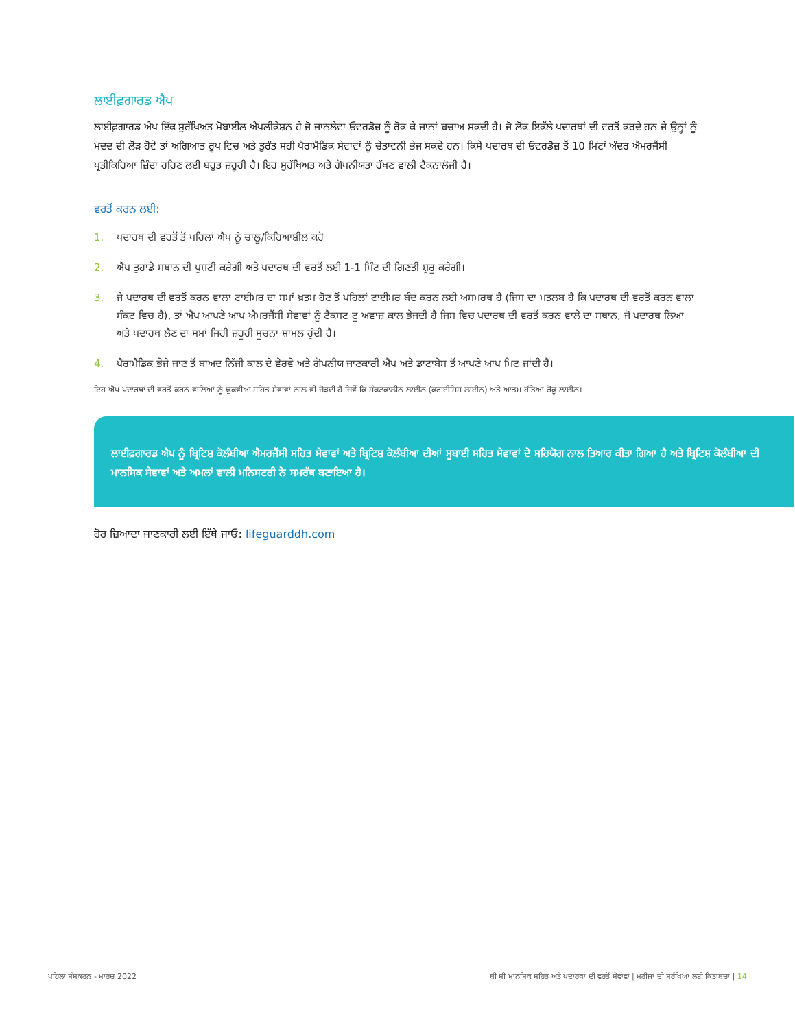ਲਾਈਫ਼ਗਾਰਡ ਐਪ
ਲਾਈਫ਼ਗਾਰਡ ਐਪ ਇੱਕ ਸੁਰੱਖਿਅਤ ਮੋਬਾਈਲ ਐਪਲੀਕੇਸ਼ਨ ਹੈ ਜੋ ਜਾਨਲੇਵਾ ਓਵਰਡੋਜ਼ ਨੂੰ ਰੋਕ ਕੇ ਜਾਨਾਂ ਬਚਾਅ ਸਕਦੀ ਹੈ। ਜੋ ਲੋਕ ਇਕੱਲੇ ਪਦਾਰਥਾਂ ਦੀ ਵਰਤੋਂ ਕਰਦੇ ਹਨ ਜੇ ਉਨ੍ਹਾਂ ਨੂੰ ਮਦਦ ਦੀ ਲੋੜ ਹੋਵੇ ਤਾਂ ਅਗਿਆਤ ਰੂਪ ਵਿਚ ਅਤੇ ਤੁਰੰਤ ਸਹੀ ਪੈਰਾਮੈਡਿਕ ਸੇਵਾਵਾਂ ਨੂੰ ਚੇਤਾਵਨੀ ਭੇਜ ਸਕਦੇ ਹਨ। ਕਿਸੇ ਪਦਾਰਥ ਦੀ ਓਵਰਡੋਜ਼ ਤੋਂ 10 ਮਿੰਟਾਂ ਅੰਦਰ ਐਮਰਜੈਂਸੀ ਪ੍ਰਤੀਕਿਰਿਆ ਜ਼ਿੰਦਾ ਰਹਿਣ ਲਈ ਬਹੁਤ ਜ਼ਰੂਰੀ ਹੈ। ਇਹ ਸੁਰੱਖਿਅਤ ਅਤੇ ਗੋਪਨੀਯਤਾ ਰੱਖਣ ਵਾਲੀ ਟੈਕਨਾਲੋਜੀ ਹੈ।
ਵਰਤੋਂ ਕਰਨ ਲਈ:
1. ਪਦਾਰਥ ਦੀ ਵਰਤੋਂ ਤੋਂ ਪਹਿਲਾਂ ਐਪ ਨੂੰ ਚਾਲੂ/ਕਿਰਿਆਸ਼ੀਲ ਕਰੋ
2. ਐਪ ਤੁਹਾਡੇ ਸਥਾਨ ਦੀ ਪੁਸ਼ਟੀ ਕਰੇਗੀ ਅਤੇ ਪਦਾਰਥ ਦੀ ਵਰਤੋਂ ਲਈ 1-1 ਮਿੰਟ ਦੀ ਗਿਣਤੀ ਸ਼ੁਰੂ ਕਰੇਗੀ।
3. ਜੇ ਪਦਾਰਥ ਦੀ ਵਰਤੋਂ ਕਰਨ ਵਾਲਾ ਟਾਈਮਰ ਦਾ ਸਮਾਂ ਖ਼ਤਮ ਹੋਣ ਤੋਂ ਪਹਿਲਾਂ ਟਾਈਮਰ ਬੰਦ ਕਰਨ ਲਈ ਅਸਮਰਥ ਹੈ (ਜਿਸ ਦਾ ਮਤਲਬ ਹੈ ਕਿ ਪਦਾਰਥ ਦੀ ਵਰਤੋਂ ਕਰਨ ਵਾਲਾ ਸੰਕਟ ਵਿਚ ਹੈ), ਤਾਂ ਐਪ ਆਪਣੇ ਆਪ ਐਮਰਜੈਂਸੀ ਸੇਵਾਵਾਂ ਨੂੰ ਟੈਕਸਟ ਟੂ ਅਵਾਜ਼ ਕਾਲ ਭੇਜਦੀ ਹੈ ਜਿਸ ਵਿਚ ਪਦਾਰਥ ਦੀ ਵਰਤੋਂ ਕਰਨ ਵਾਲੇ ਦਾ ਸਥਾਨ, ਜੋ ਪਦਾਰਥ ਲਿਆ ਅਤੇ ਪਦਾਰਥ ਲੈਣ ਦਾ ਸਮਾਂ ਜਿਹੀ ਜ਼ਰੂਰੀ ਸੂਚਨਾ ਸ਼ਾਮਲ ਹੁੰਦੀ ਹੈ।
4. ਪੈਰਾਮੈਡਿਕ ਭੇਜੇ ਜਾਣ ਤੋਂ ਬਾਅਦ ਨਿੱਜੀ ਕਾਲ ਦੇ ਵੇਰਵੇ ਅਤੇ ਗੋਪਨੀਯ ਜਾਣਕਾਰੀ ਐਪ ਅਤੇ ਡਾਟਾਬੇਸ ਤੋਂ ਆਪਣੇ ਆਪ ਮਿਟ ਜਾਂਦੀ ਹੈ।
ਇਹ ਐਪ ਪਦਾਰਥਾਂ ਦੀ ਵਰਤੋਂ ਕਰਨ ਵਾਲਿਆਂ ਨੂੰ ਢੁਕਵੀਆਂ ਸਹਿਤ ਸੇਵਾਵਾਂ ਨਾਲ ਵੀ ਜੋੜਦੀ ਹੈ ਜਿਵੇਂ ਕਿ ਸੰਕਟਕਾਲੀਨ ਲਾਈਨ (ਕਰਾਈਸਿਸ ਲਾਈਨ) ਅਤੇ ਆਤਮ ਹੱਤਿਆ ਰੋਕੂ ਲਾਈਨ।
ਲਾਈਫ਼ਗਾਰਡ ਐਪ ਨੂੰ ਬ੍ਰਿਟਿਸ਼ ਕੋਲੰਬੀਆ ਐਮਰਜੈਂਸੀ ਸਹਿਤ ਸੇਵਾਵਾਂ ਅਤੇ ਬ੍ਰਿਟਿਸ਼ ਕੋਲੰਬੀਆ ਦੀਆਂ ਸੂਬਾਈ ਸਹਿਤ ਸੇਵਾਵਾਂ ਦੇ ਸਹਿਯੋਗ ਨਾਲ ਤਿਆਰ ਕੀਤਾ ਗਿਆ ਹੈ ਅਤੇ ਬ੍ਰਿਟਿਸ਼ ਕੋਲੰਬੀਆ ਦੀ ਮਾਨਸਿਕ ਸੇਵਾਵਾਂ ਅਤੇ ਅਮਲਾਂ ਵਾਲੀ ਮਨਿਸਟਰੀ ਨੇ ਸਮਰੱਥ ਬਣਾਇਆ ਹੈ।
ਹੋਰ ਜ਼ਿਆਦਾ ਜਾਣਕਾਰੀ ਲਈ ਇੱਥੇ ਜਾਓ: lifeguarddh.com
ਪਹਿਲਾ ਸੰਸਕਰਨ - ਮਾਰਚ 2022 ਬੀ ਸੀ ਮਾਨਸਿਕ ਸਹਿਤ ਅਤੇ ਪਦਾਰਥਾਂ ਦੀ ਵਰਤੋਂ ਸੇਵਾਵਾਂ | ਮਰੀਜ਼ਾਂ ਦੀ ਸੁਰੱਖਿਆ ਲਈ ਕਿਤਾਬਚਾ | 14